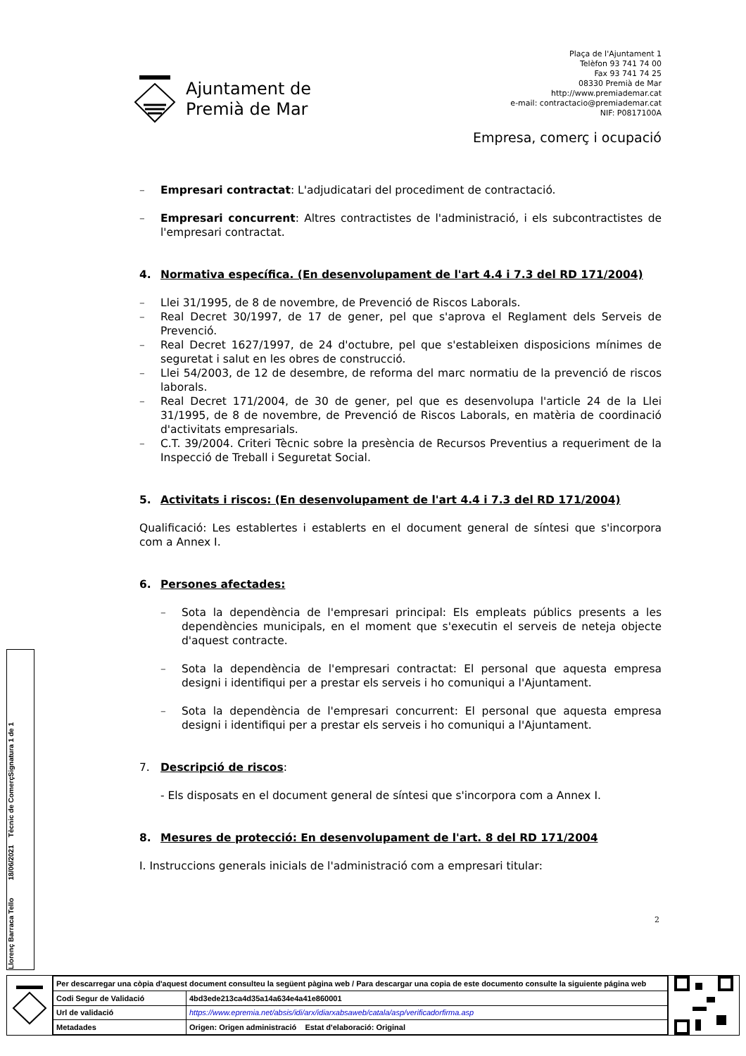Plaça de l'Ajuntament 1
Telèfon 93 741 74 00
Fax 93 741 74 25
08330 Premià de Mar
http://www.premiademar.cat
e-mail: contractacio@premiademar.cat
NIF: P0817100A
Ajuntament de
Premià de Mar
Empresa, comerç i ocupació
– Empresari contractat: L'adjudicatari del procediment de contractació.
– Empresari concurrent: Altres contractistes de l'administració, i els subcontractistes de l'empresari contractat.
4. Normativa específica. (En desenvolupament de l'art 4.4 i 7.3 del RD 171/2004)
– Llei 31/1995, de 8 de novembre, de Prevenció de Riscos Laborals.
– Real Decret 30/1997, de 17 de gener, pel que s'aprova el Reglament dels Serveis de Prevenció.
– Real Decret 1627/1997, de 24 d'octubre, pel que s'estableixen disposicions mínimes de seguretat i salut en les obres de construcció.
– Llei 54/2003, de 12 de desembre, de reforma del marc normatiu de la prevenció de riscos laborals.
– Real Decret 171/2004, de 30 de gener, pel que es desenvolupa l'article 24 de la Llei 31/1995, de 8 de novembre, de Prevenció de Riscos Laborals, en matèria de coordinació d'activitats empresarials.
– C.T. 39/2004. Criteri Tècnic sobre la presència de Recursos Preventius a requeriment de la Inspecció de Treball i Seguretat Social.
5. Activitats i riscos: (En desenvolupament de l'art 4.4 i 7.3 del RD 171/2004)
Qualificació: Les establertes i establerts en el document general de síntesi que s'incorpora com a Annex I.
6. Persones afectades:
– Sota la dependència de l'empresari principal: Els empleats públics presents a les dependències municipals, en el moment que s'executin el serveis de neteja objecte d'aquest contracte.
– Sota la dependència de l'empresari contractat: El personal que aquesta empresa designi i identifiqui per a prestar els serveis i ho comuniqui a l'Ajuntament.
– Sota la dependència de l'empresari concurrent: El personal que aquesta empresa designi i identifiqui per a prestar els serveis i ho comuniqui a l'Ajuntament.
7. Descripció de riscos:
- Els disposats en el document general de síntesi que s'incorpora com a Annex I.
8. Mesures de protecció: En desenvolupament de l'art. 8 del RD 171/2004
I. Instruccions generals inicials de l'administració com a empresari titular:
2
Signatura 1 de 1
Llorenç Barraca Tello 18/06/2021 Tècnic de Comerç
| Per descarregar una còpia d'aquest document consulteu la següent pàgina web / Para descargar una copia de este documento consulte la siguiente página web | |
| Codi Segur de Validació | 4bd3ede213ca4d35a14a634e4a41e860001 |
| Url de validació | https://www.epremia.net/absis/idi/arx/idiarxabsaweb/catala/asp/verificadorfirma.asp |
| Metadades | Origen: Origen administració Estat d'elaboració: Original |